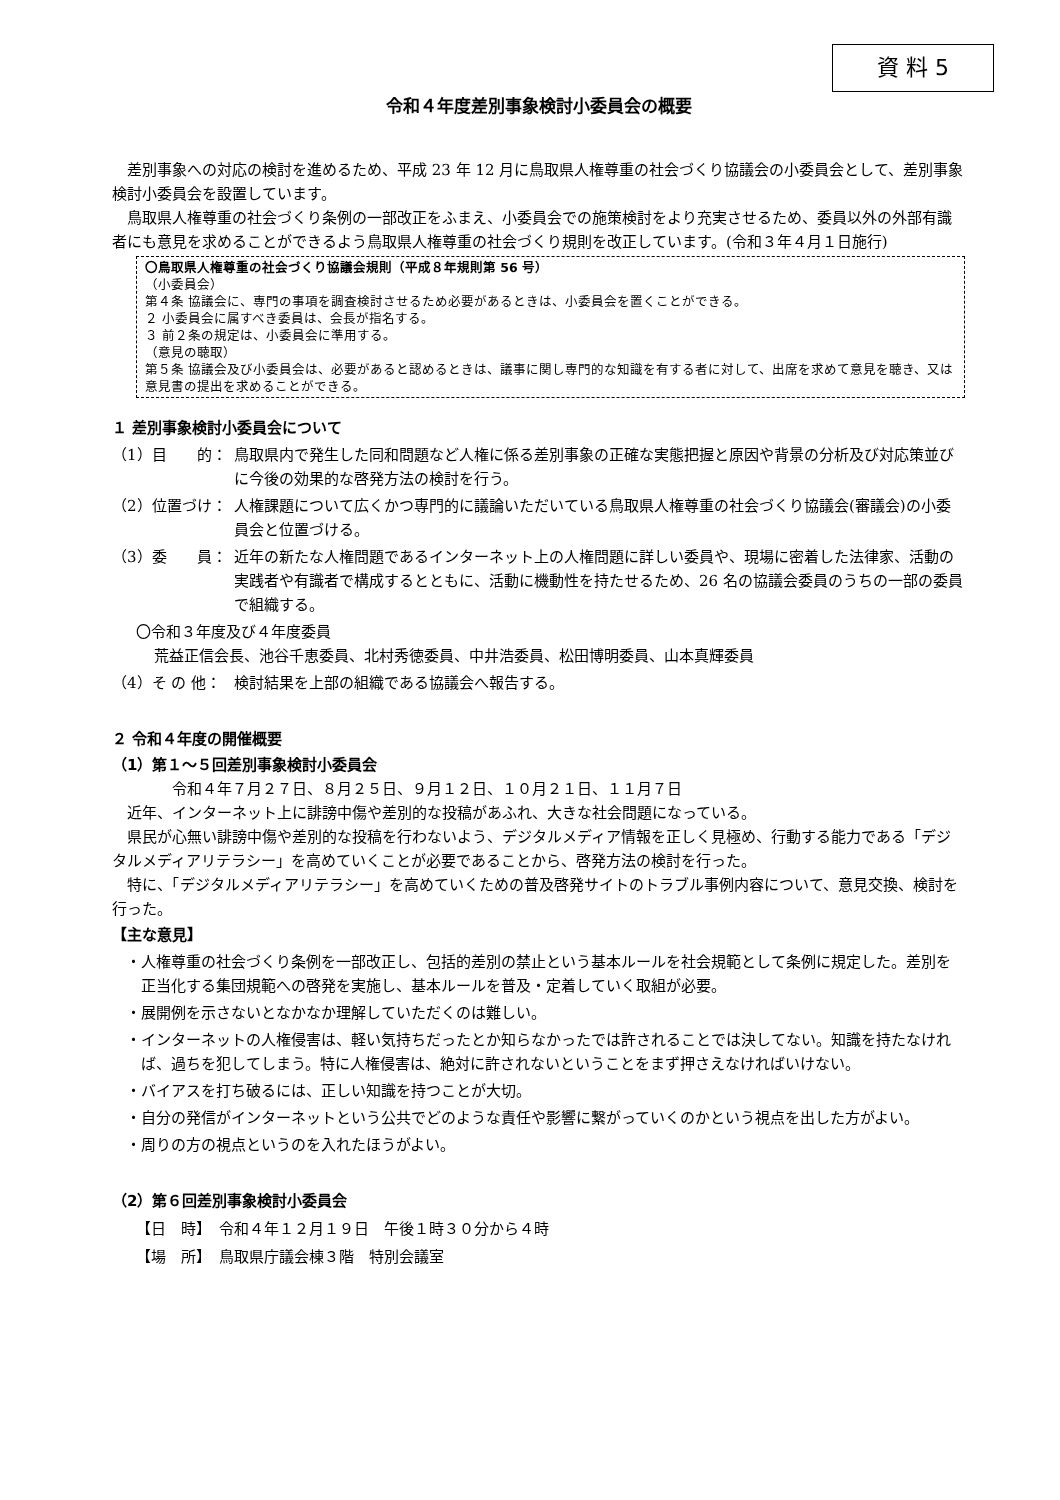資 料 5
令和４年度差別事象検討小委員会の概要
差別事象への対応の検討を進めるため、平成 23 年 12 月に鳥取県人権尊重の社会づくり協議会の小委員会として、差別事象検討小委員会を設置しています。
鳥取県人権尊重の社会づくり条例の一部改正をふまえ、小委員会での施策検討をより充実させるため、委員以外の外部有識者にも意見を求めることができるよう鳥取県人権尊重の社会づくり規則を改正しています。(令和３年４月１日施行)
〇鳥取県人権尊重の社会づくり協議会規則（平成８年規則第 56 号）
（小委員会）
第４条 協議会に、専門の事項を調査検討させるため必要があるときは、小委員会を置くことができる。
２ 小委員会に属すべき委員は、会長が指名する。
３ 前２条の規定は、小委員会に準用する。
（意見の聴取）
第５条 協議会及び小委員会は、必要があると認めるときは、議事に関し専門的な知識を有する者に対して、出席を求めて意見を聴き、又は意見書の提出を求めることができる。
１ 差別事象検討小委員会について
（1）目　　的： 鳥取県内で発生した同和問題など人権に係る差別事象の正確な実態把握と原因や背景の分析及び対応策並びに今後の効果的な啓発方法の検討を行う。
（2）位置づけ： 人権課題について広くかつ専門的に議論いただいている鳥取県人権尊重の社会づくり協議会(審議会)の小委員会と位置づける。
（3）委　　員： 近年の新たな人権問題であるインターネット上の人権問題に詳しい委員や、現場に密着した法律家、活動の実践者や有識者で構成するとともに、活動に機動性を持たせるため、26 名の協議会委員のうちの一部の委員で組織する。
〇令和３年度及び４年度委員
荒益正信会長、池谷千恵委員、北村秀徳委員、中井浩委員、松田博明委員、山本真輝委員
（4）そ の 他： 検討結果を上部の組織である協議会へ報告する。
２ 令和４年度の開催概要
（1）第１～５回差別事象検討小委員会
令和４年７月２７日、８月２５日、９月１２日、１０月２１日、１１月７日
近年、インターネット上に誹謗中傷や差別的な投稿があふれ、大きな社会問題になっている。
県民が心無い誹謗中傷や差別的な投稿を行わないよう、デジタルメディア情報を正しく見極め、行動する能力である「デジタルメディアリテラシー」を高めていくことが必要であることから、啓発方法の検討を行った。
特に、「デジタルメディアリテラシー」を高めていくための普及啓発サイトのトラブル事例内容について、意見交換、検討を行った。
【主な意見】
・人権尊重の社会づくり条例を一部改正し、包括的差別の禁止という基本ルールを社会規範として条例に規定した。差別を正当化する集団規範への啓発を実施し、基本ルールを普及・定着していく取組が必要。
・展開例を示さないとなかなか理解していただくのは難しい。
・インターネットの人権侵害は、軽い気持ちだったとか知らなかったでは許されることでは決してない。知識を持たなければ、過ちを犯してしまう。特に人権侵害は、絶対に許されないということをまず押さえなければいけない。
・バイアスを打ち破るには、正しい知識を持つことが大切。
・自分の発信がインターネットという公共でどのような責任や影響に繋がっていくのかという視点を出した方がよい。
・周りの方の視点というのを入れたほうがよい。
（2）第６回差別事象検討小委員会
【日　時】　令和４年１２月１９日　午後１時３０分から４時
【場　所】　鳥取県庁議会棟３階　特別会議室